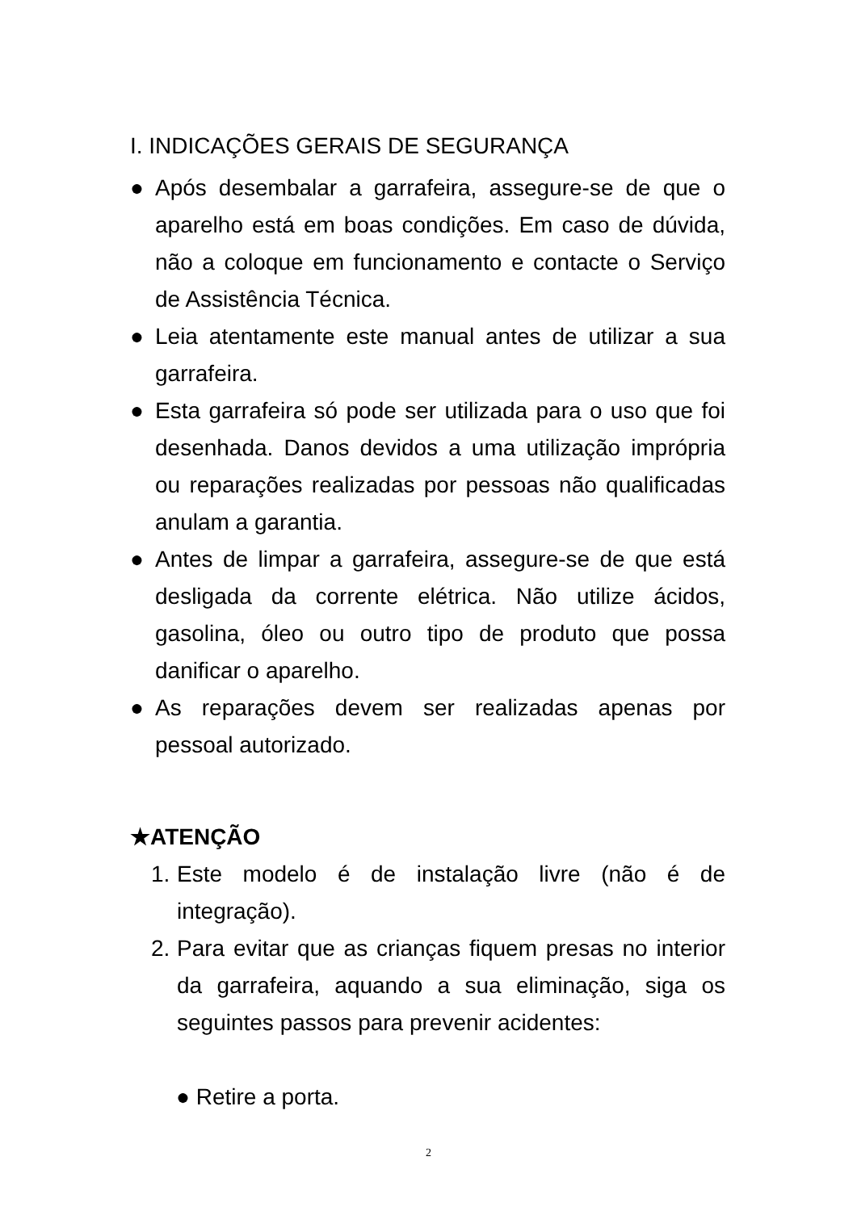I. INDICAÇÕES GERAIS DE SEGURANÇA
● Após desembalar a garrafeira, assegure-se de que o aparelho está em boas condições. Em caso de dúvida, não a coloque em funcionamento e contacte o Serviço de Assistência Técnica.
● Leia atentamente este manual antes de utilizar a sua garrafeira.
● Esta garrafeira só pode ser utilizada para o uso que foi desenhada. Danos devidos a uma utilização imprópria ou reparações realizadas por pessoas não qualificadas anulam a garantia.
● Antes de limpar a garrafeira, assegure-se de que está desligada da corrente elétrica. Não utilize ácidos, gasolina, óleo ou outro tipo de produto que possa danificar o aparelho.
● As reparações devem ser realizadas apenas por pessoal autorizado.
★ATENÇÃO
1. Este modelo é de instalação livre (não é de integração).
2. Para evitar que as crianças fiquem presas no interior da garrafeira, aquando a sua eliminação, siga os seguintes passos para prevenir acidentes:
● Retire a porta.
2